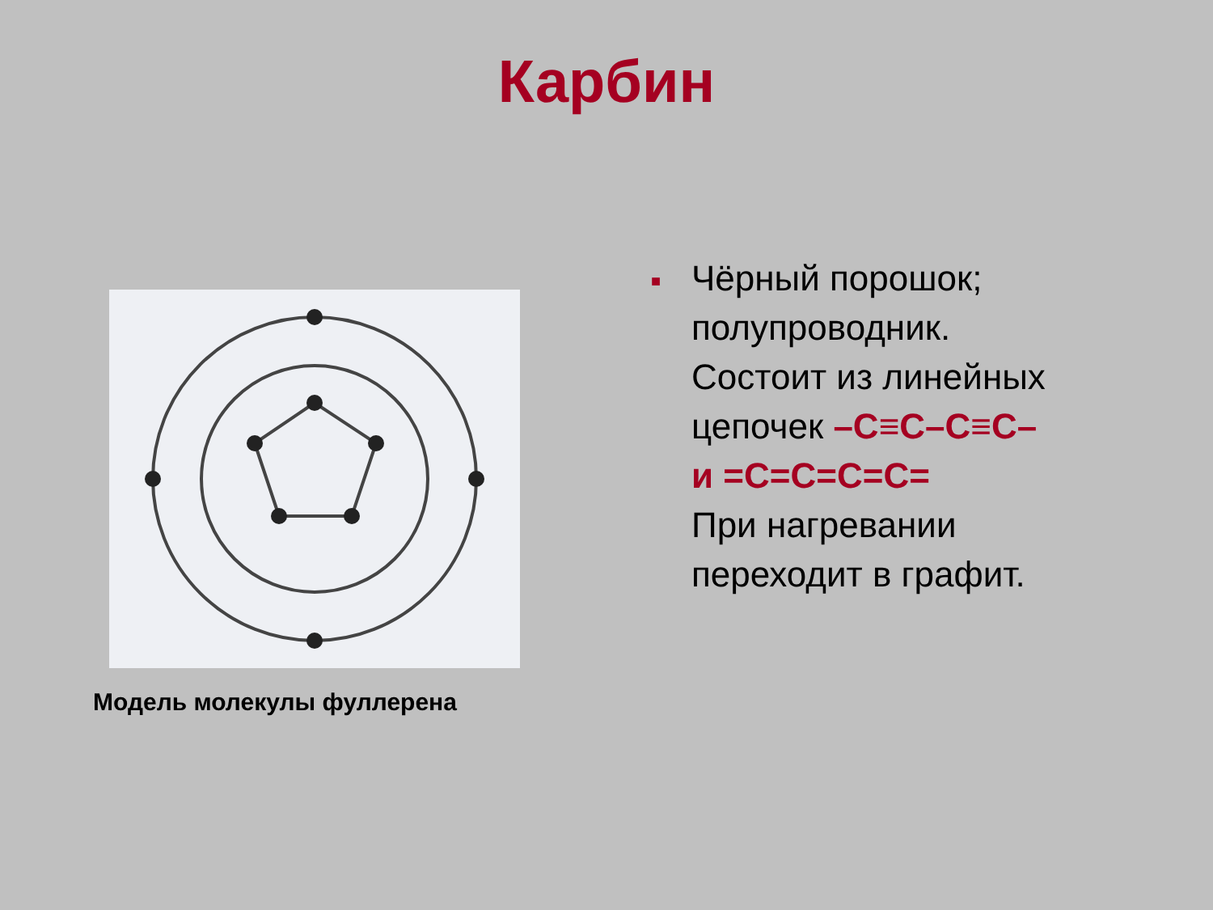Карбин
Модель молекулы фуллерена
■
Чёрный порошок;
полупроводник.
Состоит из линейных
цепочек –C≡C–C≡C–
и =C=C=C=C=
При нагревании
переходит в графит.